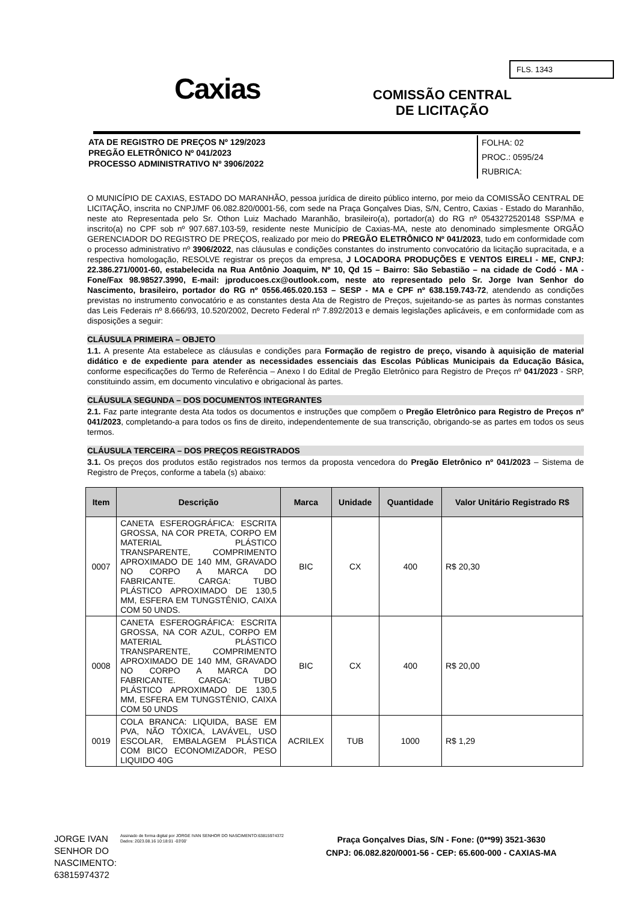Caxias
COMISSÃO CENTRAL
DE LICITAÇÃO
FLS. 1343
FOLHA: 02
PROC.: 0595/24
RUBRICA:
ATA DE REGISTRO DE PREÇOS Nº 129/2023
PREGÃO ELETRÔNICO Nº 041/2023
PROCESSO ADMINISTRATIVO Nº 3906/2022
O MUNICÍPIO DE CAXIAS, ESTADO DO MARANHÃO, pessoa jurídica de direito público interno, por meio da COMISSÃO CENTRAL DE LICITAÇÃO, inscrita no CNPJ/MF 06.082.820/0001-56, com sede na Praça Gonçalves Dias, S/N, Centro, Caxias - Estado do Maranhão, neste ato Representada pelo Sr. Othon Luiz Machado Maranhão, brasileiro(a), portador(a) do RG nº 0543272520148 SSP/MA e inscrito(a) no CPF sob nº 907.687.103-59, residente neste Município de Caxias-MA, neste ato denominado simplesmente ORGÃO GERENCIADOR DO REGISTRO DE PREÇOS, realizado por meio do PREGÃO ELETRÔNICO Nº 041/2023, tudo em conformidade com o processo administrativo nº 3906/2022, nas cláusulas e condições constantes do instrumento convocatório da licitação supracitada, e a respectiva homologação, RESOLVE registrar os preços da empresa, J LOCADORA PRODUÇÕES E VENTOS EIRELI - ME, CNPJ: 22.386.271/0001-60, estabelecida na Rua Antônio Joaquim, Nº 10, Qd 15 – Bairro: São Sebastião – na cidade de Codó - MA - Fone/Fax 98.98527.3990, E-mail: jproducoes.cx@outlook.com, neste ato representado pelo Sr. Jorge Ivan Senhor do Nascimento, brasileiro, portador do RG nº 0556.465.020.153 – SESP - MA e CPF nº 638.159.743-72, atendendo as condições previstas no instrumento convocatório e as constantes desta Ata de Registro de Preços, sujeitando-se as partes às normas constantes das Leis Federais nº 8.666/93, 10.520/2002, Decreto Federal nº 7.892/2013 e demais legislações aplicáveis, e em conformidade com as disposições a seguir:
CLÁUSULA PRIMEIRA – OBJETO
1.1. A presente Ata estabelece as cláusulas e condições para Formação de registro de preço, visando à aquisição de material didático e de expediente para atender as necessidades essenciais das Escolas Públicas Municipais da Educação Básica, conforme especificações do Termo de Referência – Anexo I do Edital de Pregão Eletrônico para Registro de Preços nº 041/2023 - SRP, constituindo assim, em documento vinculativo e obrigacional às partes.
CLÁUSULA SEGUNDA – DOS DOCUMENTOS INTEGRANTES
2.1. Faz parte integrante desta Ata todos os documentos e instruções que compõem o Pregão Eletrônico para Registro de Preços nº 041/2023, completando-a para todos os fins de direito, independentemente de sua transcrição, obrigando-se as partes em todos os seus termos.
CLÁUSULA TERCEIRA – DOS PREÇOS REGISTRADOS
3.1. Os preços dos produtos estão registrados nos termos da proposta vencedora do Pregão Eletrônico nº 041/2023 – Sistema de Registro de Preços, conforme a tabela (s) abaixo:
| Item | Descrição | Marca | Unidade | Quantidade | Valor Unitário Registrado R$ |
| --- | --- | --- | --- | --- | --- |
| 0007 | CANETA ESFEROGRÁFICA: ESCRITA GROSSA, NA COR PRETA, CORPO EM MATERIAL PLÁSTICO TRANSPARENTE, COMPRIMENTO APROXIMADO DE 140 MM, GRAVADO NO CORPO A MARCA DO FABRICANTE. CARGA: TUBO PLÁSTICO APROXIMADO DE 130,5 MM, ESFERA EM TUNGSTÊNIO, CAIXA COM 50 UNDS. | BIC | CX | 400 | R$ 20,30 |
| 0008 | CANETA ESFEROGRÁFICA: ESCRITA GROSSA, NA COR AZUL, CORPO EM MATERIAL PLÁSTICO TRANSPARENTE, COMPRIMENTO APROXIMADO DE 140 MM, GRAVADO NO CORPO A MARCA DO FABRICANTE. CARGA: TUBO PLÁSTICO APROXIMADO DE 130,5 MM, ESFERA EM TUNGSTÊNIO, CAIXA COM 50 UNDS | BIC | CX | 400 | R$ 20,00 |
| 0019 | COLA BRANCA: LIQUIDA, BASE EM PVA, NÃO TÓXICA, LAVÁVEL, USO ESCOLAR, EMBALAGEM PLÁSTICA COM BICO ECONOMIZADOR, PESO LIQUIDO 40G | ACRILEX | TUB | 1000 | R$ 1,29 |
JORGE IVAN
SENHOR DO
NASCIMENTO:
63815974372
Assinado de forma digital por JORGE IVAN SENHOR DO NASCIMENTO:63815974372
Dados: 2023.08.16 10:18:01 -03'00'
Praça Gonçalves Dias, S/N - Fone: (0**99) 3521-3630
CNPJ: 06.082.820/0001-56 - CEP: 65.600-000 - CAXIAS-MA